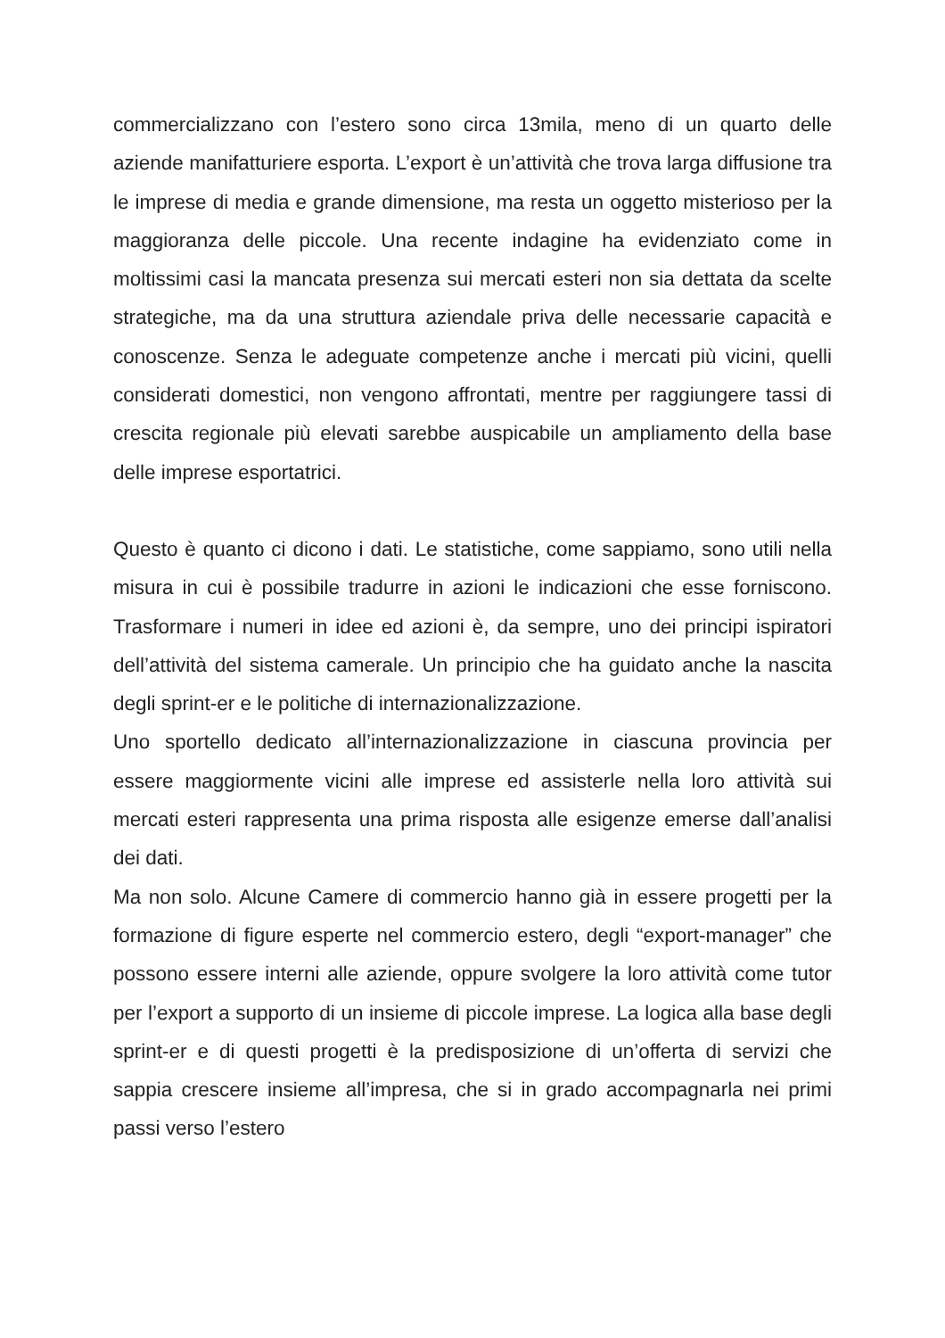commercializzano con l’estero sono circa 13mila, meno di un quarto delle aziende manifatturiere esporta. L’export è un’attività che trova larga diffusione tra le imprese di media e grande dimensione, ma resta un oggetto misterioso per la maggioranza delle piccole. Una recente indagine ha evidenziato come in moltissimi casi la mancata presenza sui mercati esteri non sia dettata da scelte strategiche, ma da una struttura aziendale priva delle necessarie capacità e conoscenze. Senza le adeguate competenze anche i mercati più vicini, quelli considerati domestici, non vengono affrontati, mentre per raggiungere tassi di crescita regionale più elevati sarebbe auspicabile un ampliamento della base delle imprese esportatrici.
Questo è quanto ci dicono i dati. Le statistiche, come sappiamo, sono utili nella misura in cui è possibile tradurre in azioni le indicazioni che esse forniscono. Trasformare i numeri in idee ed azioni è, da sempre, uno dei principi ispiratori dell’attività del sistema camerale. Un principio che ha guidato anche la nascita degli sprint-er e le politiche di internazionalizzazione.
Uno sportello dedicato all’internazionalizzazione in ciascuna provincia per essere maggiormente vicini alle imprese ed assisterle nella loro attività sui mercati esteri rappresenta una prima risposta alle esigenze emerse dall’analisi dei dati.
Ma non solo. Alcune Camere di commercio hanno già in essere progetti per la formazione di figure esperte nel commercio estero, degli “export-manager” che possono essere interni alle aziende, oppure svolgere la loro attività come tutor per l’export a supporto di un insieme di piccole imprese. La logica alla base degli sprint-er e di questi progetti è la predisposizione di un’offerta di servizi che sappia crescere insieme all’impresa, che si in grado accompagnarla nei primi passi verso l’estero